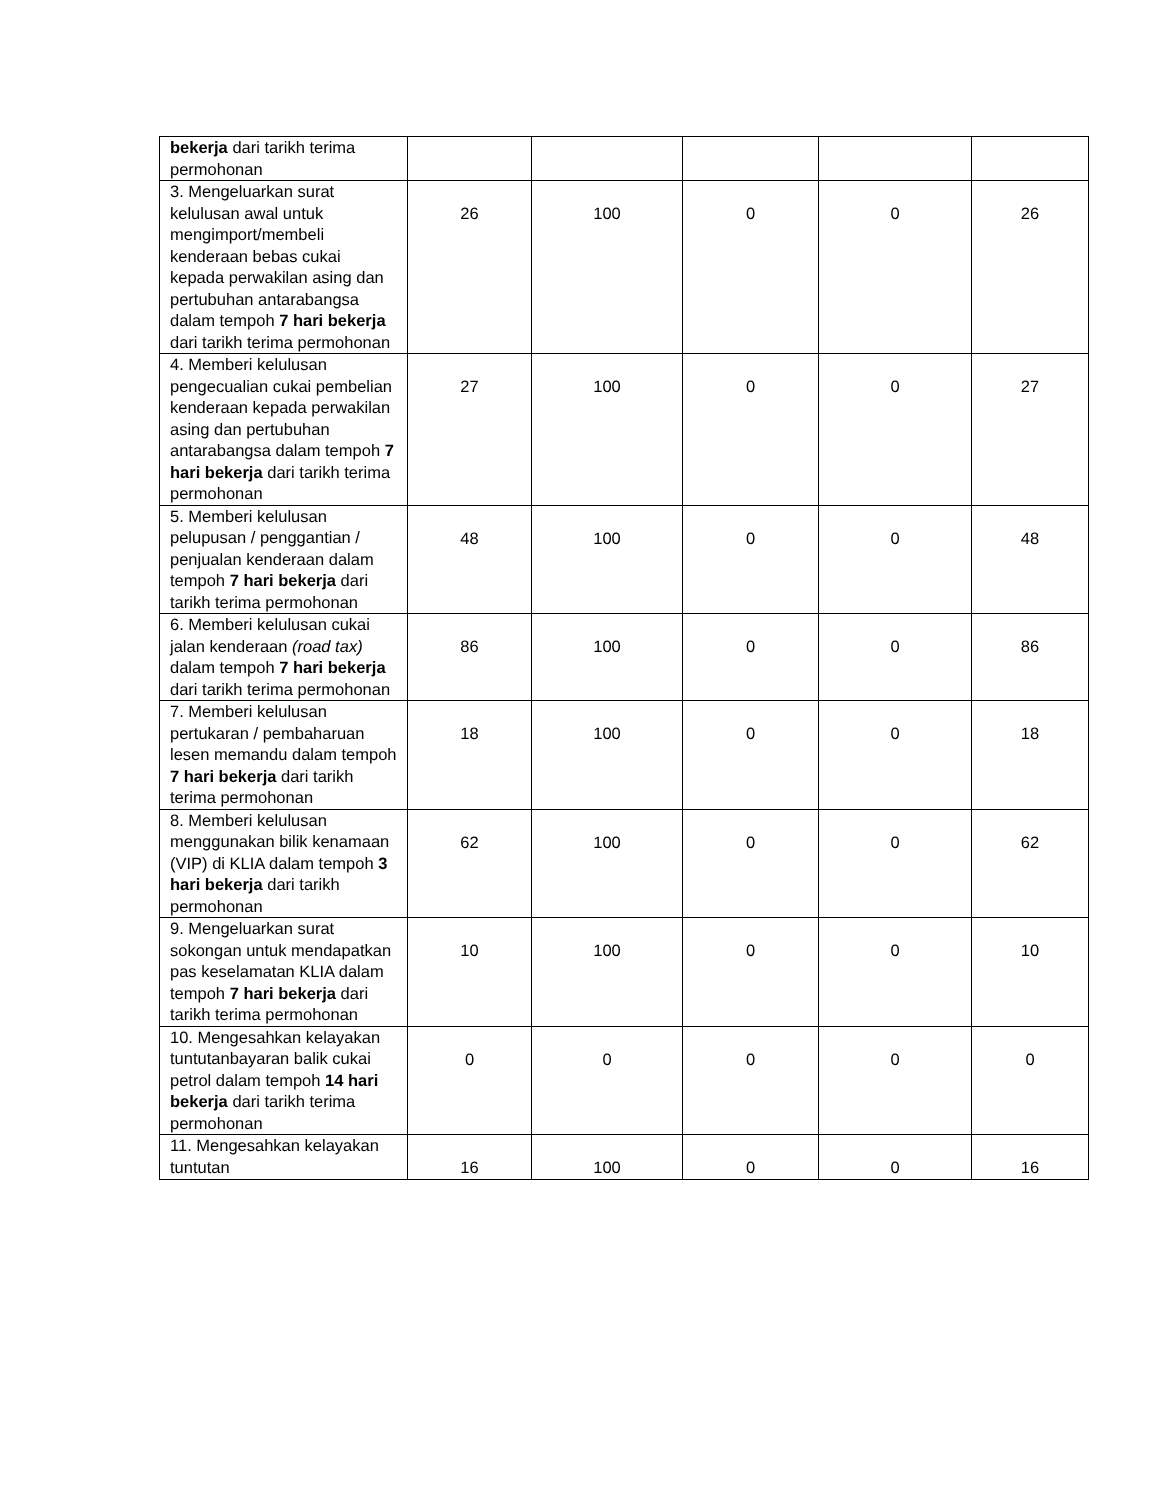| bekerja dari tarikh terima permohonan | | | | | |
| 3. Mengeluarkan surat kelulusan awal untuk mengimport/membeli kenderaan bebas cukai kepada perwakilan asing dan pertubuhan antarabangsa dalam tempoh 7 hari bekerja dari tarikh terima permohonan | 26 | 100 | 0 | 0 | 26 |
| 4. Memberi kelulusan pengecualian cukai pembelian kenderaan kepada perwakilan asing dan pertubuhan antarabangsa dalam tempoh 7 hari bekerja dari tarikh terima permohonan | 27 | 100 | 0 | 0 | 27 |
| 5. Memberi kelulusan pelupusan / penggantian / penjualan kenderaan dalam tempoh 7 hari bekerja dari tarikh terima permohonan | 48 | 100 | 0 | 0 | 48 |
| 6. Memberi kelulusan cukai jalan kenderaan (road tax) dalam tempoh 7 hari bekerja dari tarikh terima permohonan | 86 | 100 | 0 | 0 | 86 |
| 7. Memberi kelulusan pertukaran / pembaharuan lesen memandu dalam tempoh 7 hari bekerja dari tarikh terima permohonan | 18 | 100 | 0 | 0 | 18 |
| 8. Memberi kelulusan menggunakan bilik kenamaan (VIP) di KLIA dalam tempoh 3 hari bekerja dari tarikh permohonan | 62 | 100 | 0 | 0 | 62 |
| 9. Mengeluarkan surat sokongan untuk mendapatkan pas keselamatan KLIA dalam tempoh 7 hari bekerja dari tarikh terima permohonan | 10 | 100 | 0 | 0 | 10 |
| 10. Mengesahkan kelayakan tuntutanbayaran balik cukai petrol dalam tempoh 14 hari bekerja dari tarikh terima permohonan | 0 | 0 | 0 | 0 | 0 |
| 11. Mengesahkan kelayakan tuntutan | 16 | 100 | 0 | 0 | 16 |